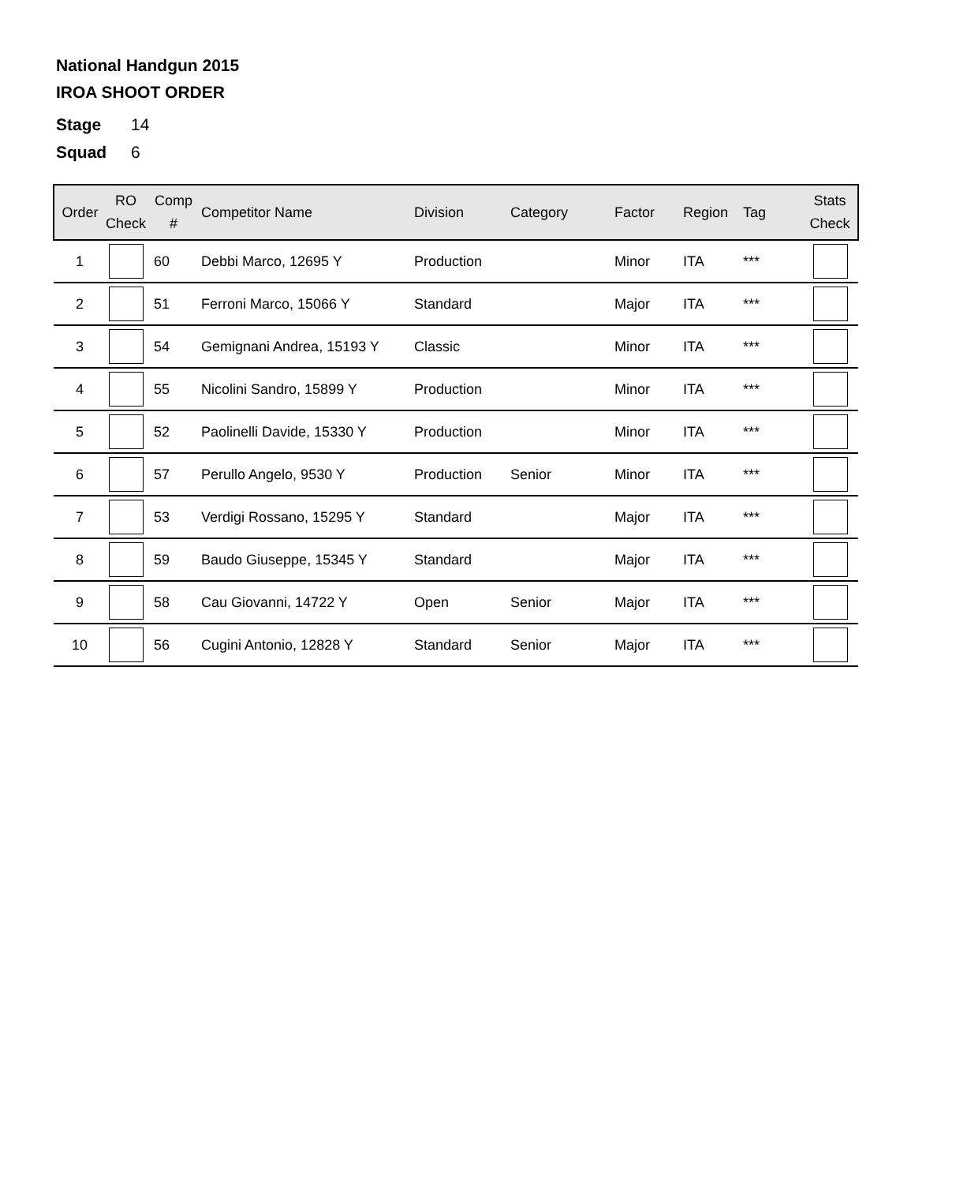National Handgun 2015
IROA SHOOT ORDER
Stage 14
Squad 6
| Order | RO Check | Comp # | Competitor Name | Division | Category | Factor | Region | Tag | Stats Check |
| --- | --- | --- | --- | --- | --- | --- | --- | --- | --- |
| 1 | | 60 | Debbi Marco, 12695 Y | Production | | Minor | ITA | *** | |
| 2 | | 51 | Ferroni Marco, 15066 Y | Standard | | Major | ITA | *** | |
| 3 | | 54 | Gemignani Andrea, 15193 Y | Classic | | Minor | ITA | *** | |
| 4 | | 55 | Nicolini Sandro, 15899 Y | Production | | Minor | ITA | *** | |
| 5 | | 52 | Paolinelli Davide, 15330 Y | Production | | Minor | ITA | *** | |
| 6 | | 57 | Perullo Angelo, 9530 Y | Production | Senior | Minor | ITA | *** | |
| 7 | | 53 | Verdigi Rossano, 15295 Y | Standard | | Major | ITA | *** | |
| 8 | | 59 | Baudo Giuseppe, 15345 Y | Standard | | Major | ITA | *** | |
| 9 | | 58 | Cau Giovanni, 14722 Y | Open | Senior | Major | ITA | *** | |
| 10 | | 56 | Cugini Antonio, 12828 Y | Standard | Senior | Major | ITA | *** | |